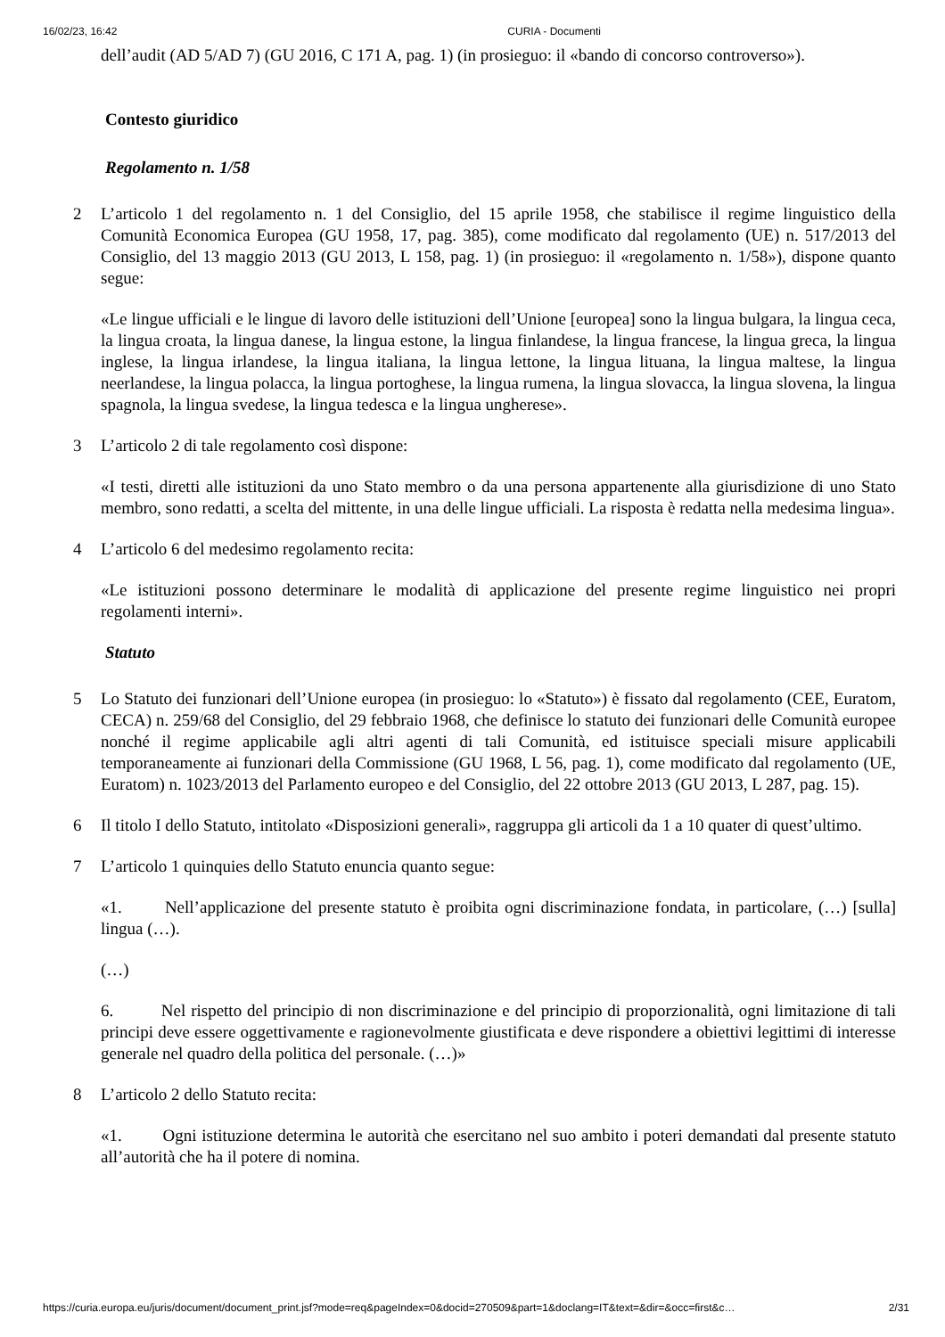16/02/23, 16:42 CURIA - Documenti
dell’audit (AD 5/AD 7) (GU 2016, C 171 A, pag. 1) (in prosieguo: il «bando di concorso controverso»).
Contesto giuridico
Regolamento n. 1/58
2 L’articolo 1 del regolamento n. 1 del Consiglio, del 15 aprile 1958, che stabilisce il regime linguistico della Comunità Economica Europea (GU 1958, 17, pag. 385), come modificato dal regolamento (UE) n. 517/2013 del Consiglio, del 13 maggio 2013 (GU 2013, L 158, pag. 1) (in prosieguo: il «regolamento n. 1/58»), dispone quanto segue:
«Le lingue ufficiali e le lingue di lavoro delle istituzioni dell’Unione [europea] sono la lingua bulgara, la lingua ceca, la lingua croata, la lingua danese, la lingua estone, la lingua finlandese, la lingua francese, la lingua greca, la lingua inglese, la lingua irlandese, la lingua italiana, la lingua lettone, la lingua lituana, la lingua maltese, la lingua neerlandese, la lingua polacca, la lingua portoghese, la lingua rumena, la lingua slovacca, la lingua slovena, la lingua spagnola, la lingua svedese, la lingua tedesca e la lingua ungherese».
3 L’articolo 2 di tale regolamento così dispone:
«I testi, diretti alle istituzioni da uno Stato membro o da una persona appartenente alla giurisdizione di uno Stato membro, sono redatti, a scelta del mittente, in una delle lingue ufficiali. La risposta è redatta nella medesima lingua».
4 L’articolo 6 del medesimo regolamento recita:
«Le istituzioni possono determinare le modalità di applicazione del presente regime linguistico nei propri regolamenti interni».
Statuto
5 Lo Statuto dei funzionari dell’Unione europea (in prosieguo: lo «Statuto») è fissato dal regolamento (CEE, Euratom, CECA) n. 259/68 del Consiglio, del 29 febbraio 1968, che definisce lo statuto dei funzionari delle Comunità europee nonché il regime applicabile agli altri agenti di tali Comunità, ed istituisce speciali misure applicabili temporaneamente ai funzionari della Commissione (GU 1968, L 56, pag. 1), come modificato dal regolamento (UE, Euratom) n. 1023/2013 del Parlamento europeo e del Consiglio, del 22 ottobre 2013 (GU 2013, L 287, pag. 15).
6 Il titolo I dello Statuto, intitolato «Disposizioni generali», raggruppa gli articoli da 1 a 10 quater di quest’ultimo.
7 L’articolo 1 quinquies dello Statuto enuncia quanto segue:
«1. Nell’applicazione del presente statuto è proibita ogni discriminazione fondata, in particolare, (…) [sulla] lingua (…).
(…)
6. Nel rispetto del principio di non discriminazione e del principio di proporzionalità, ogni limitazione di tali principi deve essere oggettivamente e ragionevolmente giustificata e deve rispondere a obiettivi legittimi di interesse generale nel quadro della politica del personale. (…)»
8 L’articolo 2 dello Statuto recita:
«1. Ogni istituzione determina le autorità che esercitano nel suo ambito i poteri demandati dal presente statuto all’autorità che ha il potere di nomina.
https://curia.europa.eu/juris/document/document_print.jsf?mode=req&pageIndex=0&docid=270509&part=1&doclang=IT&text=&dir=&occ=first&c… 2/31